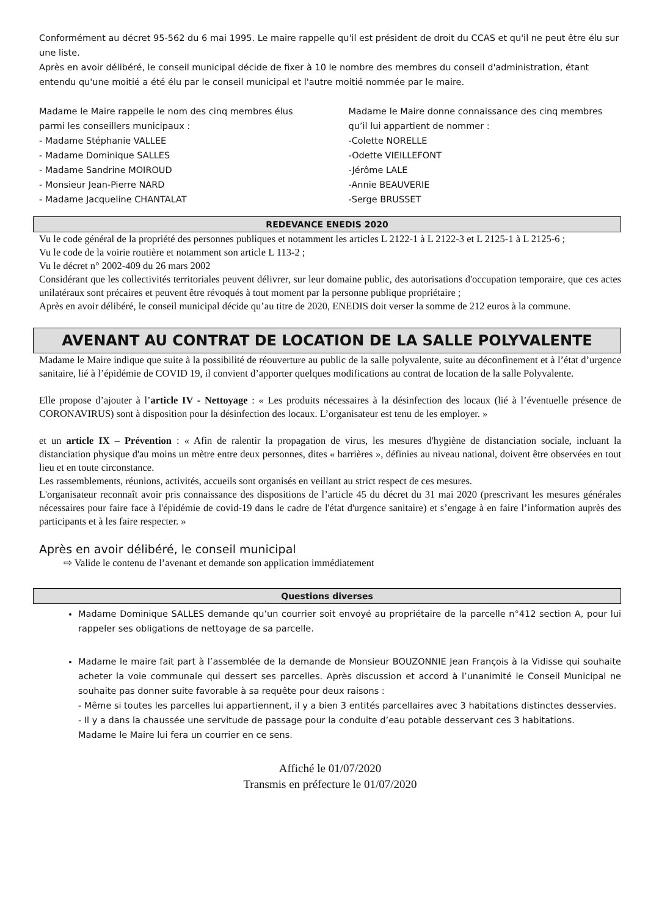Conformément au décret 95-562 du 6 mai 1995. Le maire rappelle qu'il est président de droit du CCAS et qu'il ne peut être élu sur une liste.
Après en avoir délibéré, le conseil municipal décide de fixer à 10 le nombre des membres du conseil d'administration, étant entendu qu'une moitié a été élu par le conseil municipal et l'autre moitié nommée par le maire.
Madame le Maire rappelle le nom des cinq membres élus parmi les conseillers municipaux :
- Madame Stéphanie VALLEE
- Madame Dominique SALLES
- Madame Sandrine MOIROUD
- Monsieur Jean-Pierre NARD
- Madame Jacqueline CHANTALAT
Madame le Maire donne connaissance des cinq membres qu’il lui appartient de nommer :
-Colette NORELLE
-Odette VIEILLEFONT
-Jérôme LALE
-Annie BEAUVERIE
-Serge BRUSSET
REDEVANCE ENEDIS 2020
Vu le code général de la propriété des personnes publiques et notamment les articles L 2122-1 à L 2122-3 et L 2125-1 à L 2125-6 ;
Vu le code de la voirie routière et notamment son article L 113-2 ;
Vu le décret n° 2002-409 du 26 mars 2002
Considérant que les collectivités territoriales peuvent délivrer, sur leur domaine public, des autorisations d'occupation temporaire, que ces actes unilatéraux sont précaires et peuvent être révoqués à tout moment par la personne publique propriétaire ;
Après en avoir délibéré, le conseil municipal décide qu’au titre de 2020, ENEDIS doit verser la somme de 212 euros à la commune.
AVENANT AU CONTRAT DE LOCATION DE LA SALLE POLYVALENTE
Madame le Maire indique que suite à la possibilité de réouverture au public de la salle polyvalente, suite au déconfinement et à l’état d’urgence sanitaire, lié à l’épidémie de COVID 19, il convient d’apporter quelques modifications au contrat de location de la salle Polyvalente.
Elle propose d’ajouter à l’article IV - Nettoyage : « Les produits nécessaires à la désinfection des locaux (lié à l’éventuelle présence de CORONAVIRUS) sont à disposition pour la désinfection des locaux. L’organisateur est tenu de les employer. »
et un article IX – Prévention : « Afin de ralentir la propagation de virus, les mesures d'hygiène de distanciation sociale, incluant la distanciation physique d'au moins un mètre entre deux personnes, dites « barrières », définies au niveau national, doivent être observées en tout lieu et en toute circonstance.
Les rassemblements, réunions, activités, accueils sont organisés en veillant au strict respect de ces mesures.
L'organisateur reconnaît avoir pris connaissance des dispositions de l’article 45 du décret du 31 mai 2020 (prescrivant les mesures générales nécessaires pour faire face à l'épidémie de covid-19 dans le cadre de l'état d'urgence sanitaire) et s’engage à en faire l’information auprès des participants et à les faire respecter. »
Après en avoir délibéré, le conseil municipal
⇨ Valide le contenu de l’avenant et demande son application immédiatement
Questions diverses
Madame Dominique SALLES demande qu’un courrier soit envoyé au propriétaire de la parcelle n°412 section A, pour lui rappeler ses obligations de nettoyage de sa parcelle.
Madame le maire fait part à l’assemblée de la demande de Monsieur BOUZONNIE Jean François à la Vidisse qui souhaite acheter la voie communale qui dessert ses parcelles. Après discussion et accord à l’unanimité le Conseil Municipal ne souhaite pas donner suite favorable à sa requête pour deux raisons :
- Même si toutes les parcelles lui appartiennent, il y a bien 3 entités parcellaires avec 3 habitations distinctes desservies.
- Il y a dans la chaussée une servitude de passage pour la conduite d’eau potable desservant ces 3 habitations.
Madame le Maire lui fera un courrier en ce sens.
Affiché le 01/07/2020
Transmis en préfecture le 01/07/2020